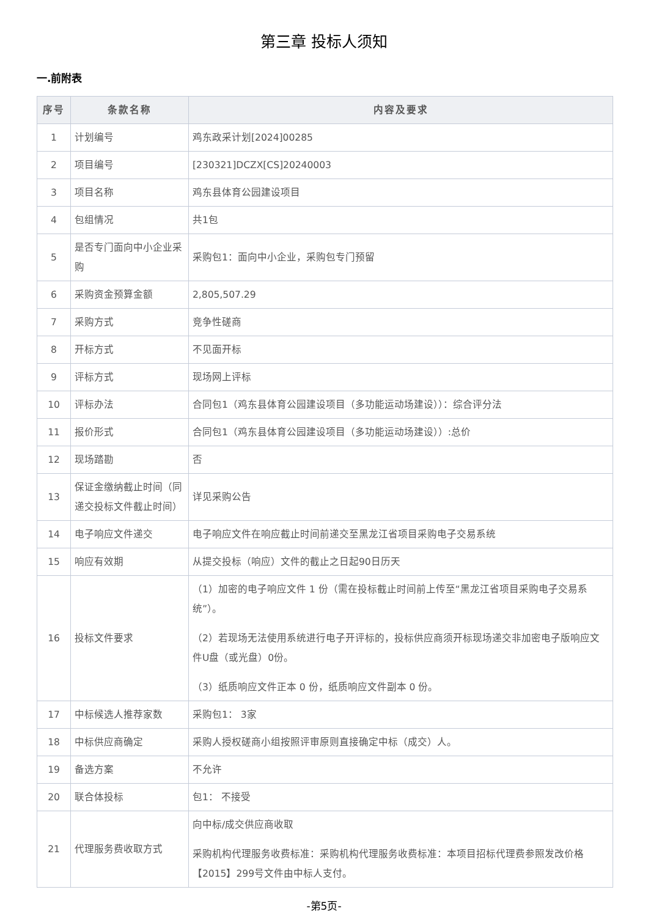第三章 投标人须知
一.前附表
| 序号 | 条款名称 | 内容及要求 |
| --- | --- | --- |
| 1 | 计划编号 | 鸡东政采计划[2024]00285 |
| 2 | 项目编号 | [230321]DCZX[CS]20240003 |
| 3 | 项目名称 | 鸡东县体育公园建设项目 |
| 4 | 包组情况 | 共1包 |
| 5 | 是否专门面向中小企业采购 | 采购包1：面向中小企业，采购包专门预留 |
| 6 | 采购资金预算金额 | 2,805,507.29 |
| 7 | 采购方式 | 竞争性磋商 |
| 8 | 开标方式 | 不见面开标 |
| 9 | 评标方式 | 现场网上评标 |
| 10 | 评标办法 | 合同包1（鸡东县体育公园建设项目（多功能运动场建设））：综合评分法 |
| 11 | 报价形式 | 合同包1（鸡东县体育公园建设项目（多功能运动场建设））:总价 |
| 12 | 现场踏勘 | 否 |
| 13 | 保证金缴纳截止时间（同递交投标文件截止时间） | 详见采购公告 |
| 14 | 电子响应文件递交 | 电子响应文件在响应截止时间前递交至黑龙江省项目采购电子交易系统 |
| 15 | 响应有效期 | 从提交投标（响应）文件的截止之日起90日历天 |
| 16 | 投标文件要求 | （1）加密的电子响应文件 1 份（需在投标截止时间前上传至“黑龙江省项目采购电子交易系统”）。 （2）若现场无法使用系统进行电子开评标的，投标供应商须开标现场递交非加密电子版响应文件U盘（或光盘）0份。 （3）纸质响应文件正本 0 份，纸质响应文件副本 0 份。 |
| 17 | 中标候选人推荐家数 | 采购包1： 3家 |
| 18 | 中标供应商确定 | 采购人授权磋商小组按照评审原则直接确定中标（成交）人。 |
| 19 | 备选方案 | 不允许 |
| 20 | 联合体投标 | 包1： 不接受 |
| 21 | 代理服务费收取方式 | 向中标/成交供应商收取 采购机构代理服务收费标准：采购机构代理服务收费标准：本项目招标代理费参照发改价格【2015】299号文件由中标人支付。 |
-第5页-